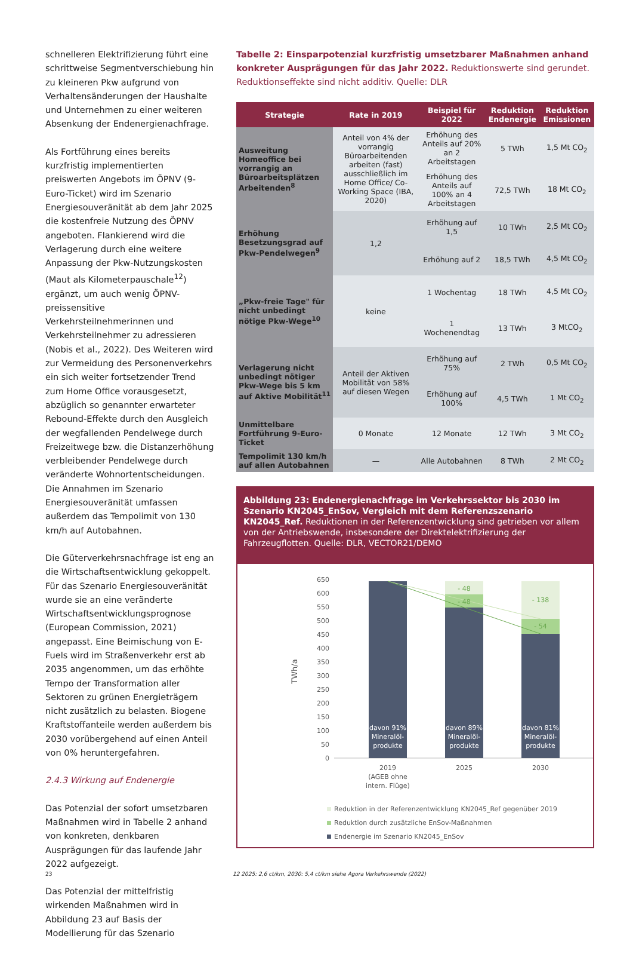schnelleren Elektrifizierung führt eine schrittweise Segmentverschiebung hin zu kleineren Pkw aufgrund von Verhaltensänderungen der Haushalte und Unternehmen zu einer weiteren Absenkung der Endenergienachfrage.
Als Fortführung eines bereits kurzfristig implementierten preiswerten Angebots im ÖPNV (9-Euro-Ticket) wird im Szenario Energiesouveränität ab dem Jahr 2025 die kostenfreie Nutzung des ÖPNV angeboten. Flankierend wird die Verlagerung durch eine weitere Anpassung der Pkw-Nutzungskosten (Maut als Kilometerpauschale<sup>12</sup>) ergänzt, um auch wenig ÖPNV-preissensitive Verkehrsteilnehmerinnen und Verkehrsteilnehmer zu adressieren (Nobis et al., 2022). Des Weiteren wird zur Vermeidung des Personenverkehrs ein sich weiter fortsetzender Trend zum Home Office vorausgesetzt, abzüglich so genannter erwarteter Rebound-Effekte durch den Ausgleich der wegfallenden Pendelwege durch Freizeitwege bzw. die Distanzerhöhung verbleibender Pendelwege durch veränderte Wohnortentscheidungen. Die Annahmen im Szenario Energiesouveränität umfassen außerdem das Tempolimit von 130 km/h auf Autobahnen.
Die Güterverkehrsnachfrage ist eng an die Wirtschaftsentwicklung gekoppelt. Für das Szenario Energiesouveränität wurde sie an eine veränderte Wirtschaftsentwicklungsprognose (European Commission, 2021) angepasst. Eine Beimischung von E-Fuels wird im Straßenverkehr erst ab 2035 angenommen, um das erhöhte Tempo der Transformation aller Sektoren zu grünen Energieträgern nicht zusätzlich zu belasten. Biogene Kraftstoffanteile werden außerdem bis 2030 vorübergehend auf einen Anteil von 0% heruntergefahren.
2.4.3 Wirkung auf Endenergie
Das Potenzial der sofort umsetzbaren Maßnahmen wird in Tabelle 2 anhand von konkreten, denkbaren Ausprägungen für das laufende Jahr 2022 aufgezeigt.
Das Potenzial der mittelfristig wirkenden Maßnahmen wird in Abbildung 23 auf Basis der Modellierung für das Szenario
Tabelle 2: Einsparpotenzial kurzfristig umsetzbarer Maßnahmen anhand konkreter Ausprägungen für das Jahr 2022. Reduktionswerte sind gerundet. Reduktionseffekte sind nicht additiv. Quelle: DLR
| Strategie | Rate in 2019 | Beispiel für 2022 | Reduktion Endenergie | Reduktion Emissionen |
| --- | --- | --- | --- | --- |
| Ausweitung Homeoffice bei vorrangig an Büroarbeitsplätzen Arbeitenden<sup>8</sup> | Anteil von 4% der vorrangig Büroarbeitenden arbeiten (fast) ausschließlich im Home Office/ Co-Working Space (IBA, 2020) | Erhöhung des Anteils auf 20% an 2 Arbeitstagen | 5 TWh | 1,5 Mt CO<sub>2</sub> |
| | | Erhöhung des Anteils auf 100% an 4 Arbeitstagen | 72,5 TWh | 18 Mt CO<sub>2</sub> |
| Erhöhung Besetzungsgrad auf Pkw-Pendelwegen<sup>9</sup> | 1,2 | Erhöhung auf 1,5 | 10 TWh | 2,5 Mt CO<sub>2</sub> |
| | | Erhöhung auf 2 | 18,5 TWh | 4,5 Mt CO<sub>2</sub> |
| „Pkw-freie Tage" für nicht unbedingt nötige Pkw-Wege<sup>10</sup> | keine | 1 Wochentag | 18 TWh | 4,5 Mt CO<sub>2</sub> |
| | | 1 Wochenendtag | 13 TWh | 3 MtCO<sub>2</sub> |
| Verlagerung nicht unbedingt nötiger Pkw-Wege bis 5 km auf Aktive Mobilität<sup>11</sup> | Anteil der Aktiven Mobilität von 58% auf diesen Wegen | Erhöhung auf 75% | 2 TWh | 0,5 Mt CO<sub>2</sub> |
| | | Erhöhung auf 100% | 4,5 TWh | 1 Mt CO<sub>2</sub> |
| Unmittelbare Fortführung 9-Euro-Ticket | 0 Monate | 12 Monate | 12 TWh | 3 Mt CO<sub>2</sub> |
| Tempolimit 130 km/h auf allen Autobahnen | — | Alle Autobahnen | 8 TWh | 2 Mt CO<sub>2</sub> |
Abbildung 23: Endenergienachfrage im Verkehrssektor bis 2030 im Szenario KN2045_EnSov, Vergleich mit dem Referenzszenario KN2045_Ref. Reduktionen in der Referenzentwicklung sind getrieben vor allem von der Antriebswende, insbesondere der Direktelektrifizierung der Fahrzeugflotten. Quelle: DLR, VECTOR21/DEMO
650
600
550
500
450
400
350
300
250
200
150
100
50
0
TWh/a
- 48
- 48
- 138
- 54
davon 91%
Mineralöl-
produkte
davon 89%
Mineralöl-
produkte
davon 81%
Mineralöl-
produkte
2019
(AGEB ohne
intern. Flüge)
2025
2030
Reduktion in der Referenzentwicklung KN2045_Ref gegenüber 2019
Reduktion durch zusätzliche EnSov-Maßnahmen
Endenergie im Szenario KN2045_EnSov
23
12 2025: 2,6 ct/km, 2030: 5,4 ct/km siehe Agora Verkehrswende (2022)